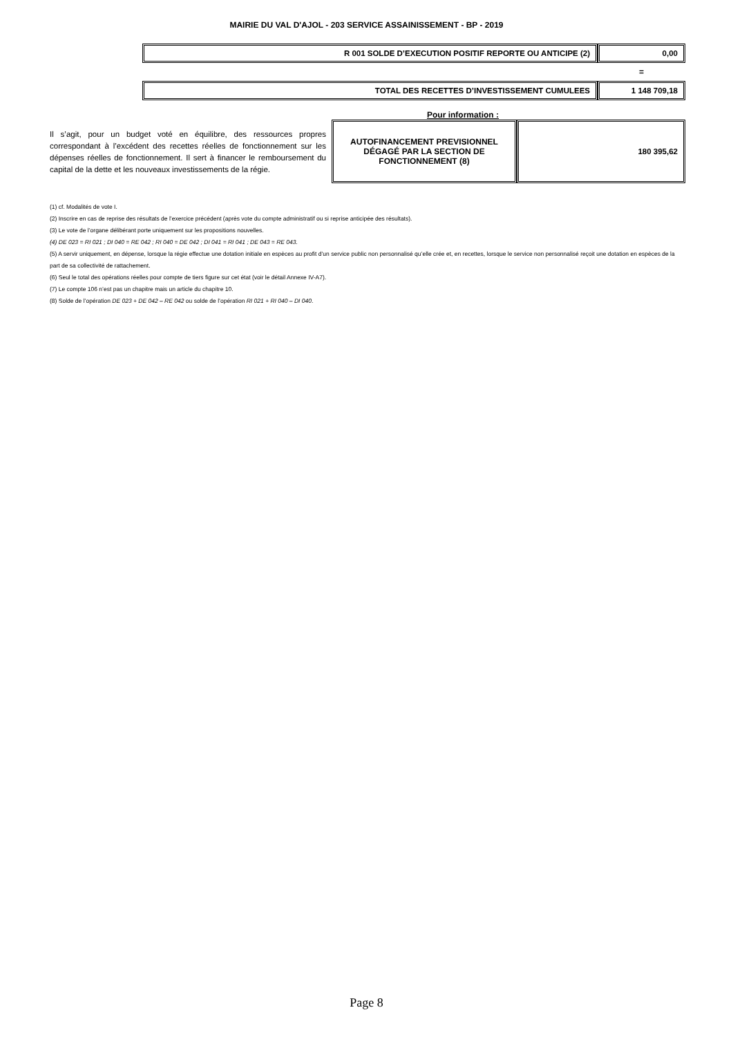MAIRIE DU VAL D'AJOL - 203 SERVICE ASSAINISSEMENT - BP - 2019
| R 001 SOLDE D’EXECUTION POSITIF REPORTE OU ANTICIPE (2) | 0,00 |
=
| TOTAL DES RECETTES D’INVESTISSEMENT CUMULEES | 1 148 709,18 |
Il s’agit, pour un budget voté en équilibre, des ressources propres correspondant à l’excédent des recettes réelles de fonctionnement sur les dépenses réelles de fonctionnement. Il sert à financer le remboursement du capital de la dette et les nouveaux investissements de la régie.
Pour information :
| AUTOFINANCEMENT PREVISIONNEL DÉGAGÉ PAR LA SECTION DE FONCTIONNEMENT (8) | 180 395,62 |
(1) cf. Modalités de vote I.
(2) Inscrire en cas de reprise des résultats de l’exercice précédent (après vote du compte administratif ou si reprise anticipée des résultats).
(3) Le vote de l’organe délibérant porte uniquement sur les propositions nouvelles.
(4) DE 023 = RI 021 ; DI 040 = RE 042 ; RI 040 = DE 042 ; DI 041 = RI 041 ; DE 043 = RE 043.
(5) A servir uniquement, en dépense, lorsque la régie effectue une dotation initiale en espèces au profit d’un service public non personnalisé qu’elle crée et, en recettes, lorsque le service non personnalisé reçoit une dotation en espèces de la part de sa collectivité de rattachement.
(6) Seul le total des opérations réelles pour compte de tiers figure sur cet état (voir le détail Annexe IV-A7).
(7) Le compte 106 n’est pas un chapitre mais un article du chapitre 10.
(8) Solde de l’opération DE 023 + DE 042 – RE 042 ou solde de l’opération RI 021 + RI 040 – DI 040.
Page 8